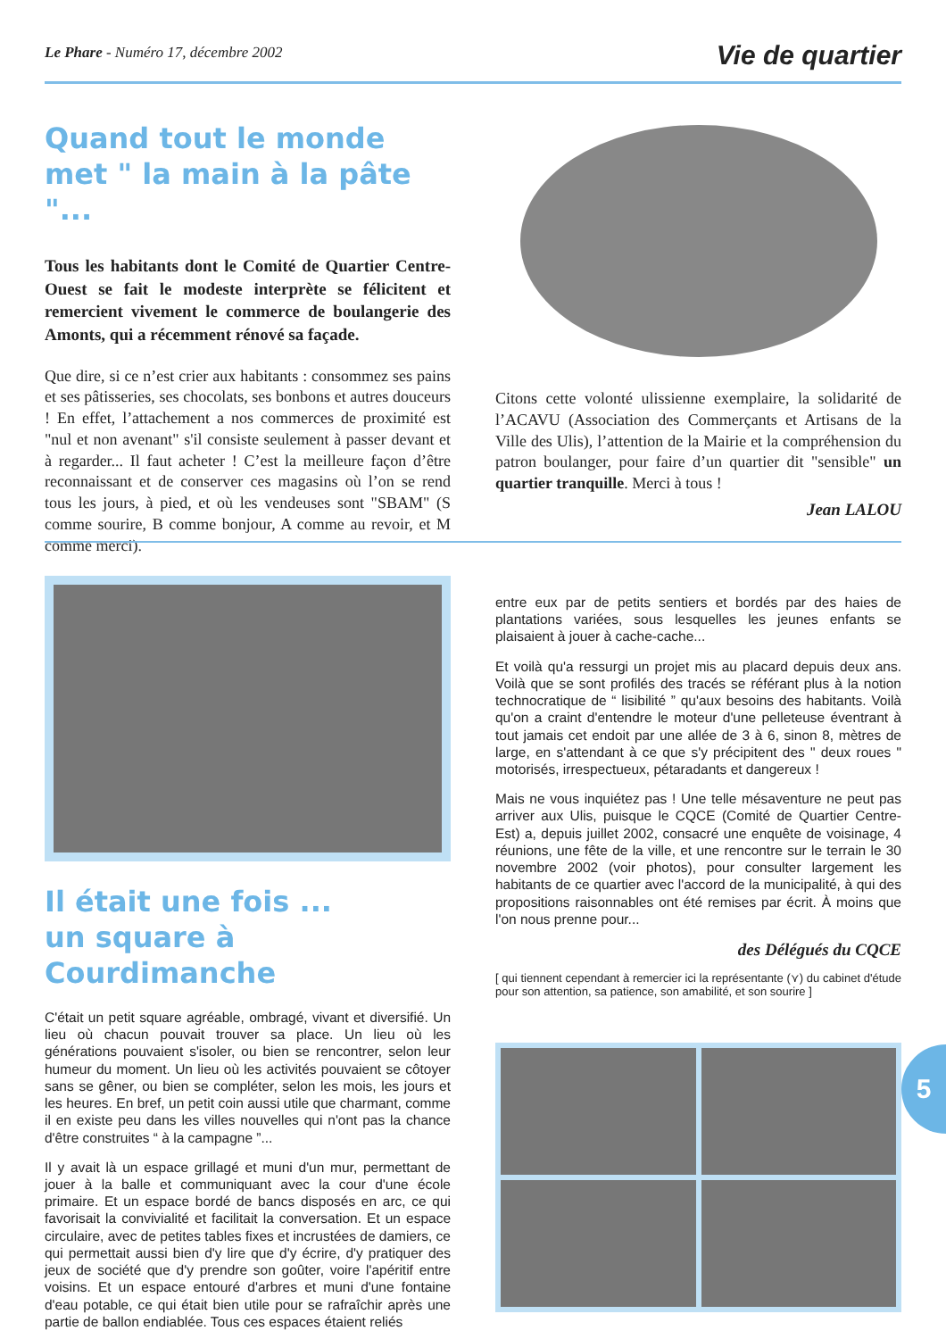Le Phare - Numéro 17, décembre 2002
Vie de quartier
Quand tout le monde met " la main à la pâte "...
Tous les habitants dont le Comité de Quartier Centre-Ouest se fait le modeste interprète se félicitent et remercient vivement le commerce de boulangerie des Amonts, qui a récemment rénové sa façade.
Que dire, si ce n’est crier aux habitants : consommez ses pains et ses pâtisseries, ses chocolats, ses bonbons et autres douceurs ! En effet, l’attachement a nos commerces de proximité est "nul et non avenant" s'il consiste seulement à passer devant et à regarder... Il faut acheter ! C’est la meilleure façon d’être reconnaissant et de conserver ces magasins où l’on se rend tous les jours, à pied, et où les vendeuses sont "SBAM" (S comme sourire, B comme bonjour, A comme au revoir, et M comme merci).
Citons cette volonté ulissienne exemplaire, la solidarité de l’ACAVU (Association des Commerçants et Artisans de la Ville des Ulis), l’attention de la Mairie et la compréhension du patron boulanger, pour faire d’un quartier dit "sensible" un quartier tranquille. Merci à tous !
Jean LALOU
Il était une fois ...
un square à Courdimanche
C'était un petit square agréable, ombragé, vivant et diversifié. Un lieu où chacun pouvait trouver sa place. Un lieu où les générations pouvaient s'isoler, ou bien se rencontrer, selon leur humeur du moment. Un lieu où les activités pouvaient se côtoyer sans se gêner, ou bien se compléter, selon les mois, les jours et les heures. En bref, un petit coin aussi utile que charmant, comme il en existe peu dans les villes nouvelles qui n'ont pas la chance d'être construites “ à la campagne ”...
Il y avait là un espace grillagé et muni d'un mur, permettant de jouer à la balle et communiquant avec la cour d'une école primaire. Et un espace bordé de bancs disposés en arc, ce qui favorisait la convivialité et facilitait la conversation. Et un espace circulaire, avec de petites tables fixes et incrustées de damiers, ce qui permettait aussi bien d'y lire que d'y écrire, d'y pratiquer des jeux de société que d'y prendre son goûter, voire l'apéritif entre voisins. Et un espace entouré d'arbres et muni d'une fontaine d'eau potable, ce qui était bien utile pour se rafraîchir après une partie de ballon endiablée. Tous ces espaces étaient reliés
entre eux par de petits sentiers et bordés par des haies de plantations variées, sous lesquelles les jeunes enfants se plaisaient à jouer à cache-cache...
Et voilà qu'a ressurgi un projet mis au placard depuis deux ans. Voilà que se sont profilés des tracés se référant plus à la notion technocratique de “ lisibilité ” qu'aux besoins des habitants. Voilà qu'on a craint d'entendre le moteur d'une pelleteuse éventrant à tout jamais cet endoit par une allée de 3 à 6, sinon 8, mètres de large, en s'attendant à ce que s'y précipitent des " deux roues " motorisés, irrespectueux, pétaradants et dangereux !
Mais ne vous inquiétez pas ! Une telle mésaventure ne peut pas arriver aux Ulis, puisque le CQCE (Comité de Quartier Centre-Est) a, depuis juillet 2002, consacré une enquête de voisinage, 4 réunions, une fête de la ville, et une rencontre sur le terrain le 30 novembre 2002 (voir photos), pour consulter largement les habitants de ce quartier avec l'accord de la municipalité, à qui des propositions raisonnables ont été remises par écrit. À moins que l'on nous prenne pour...
des Délégués du CQCE
[ qui tiennent cependant à remercier ici la représentante (⋎) du cabinet d'étude pour son attention, sa patience, son amabilité, et son sourire ]
5